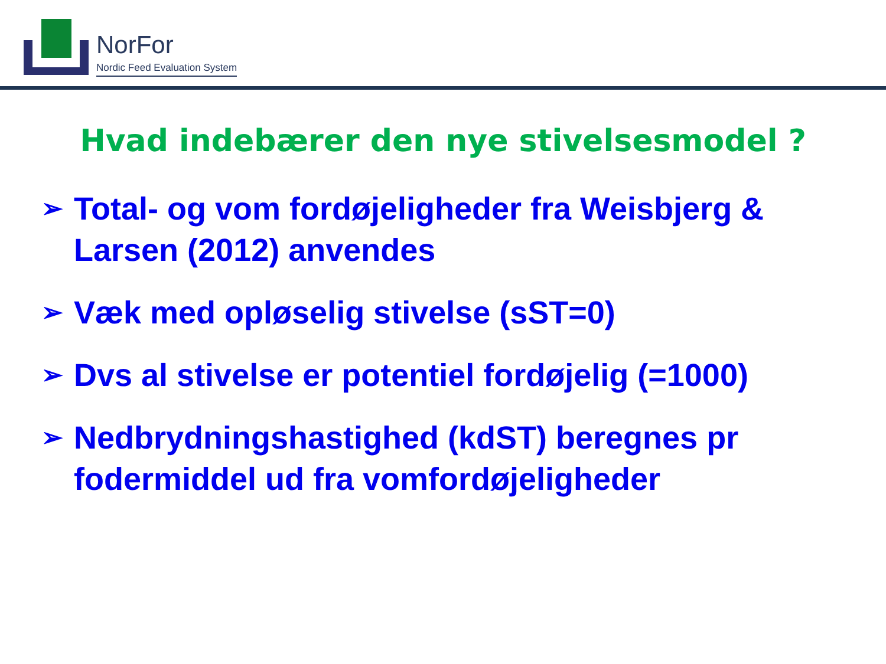NorFor
Nordic Feed Evaluation System
Hvad indebærer den nye stivelsesmodel ?
➢ Total- og vom fordøjeligheder fra Weisbjerg & Larsen (2012) anvendes
➢ Væk med opløselig stivelse (sST=0)
➢ Dvs al stivelse er potentiel fordøjelig (=1000)
➢ Nedbrydningshastighed (kdST) beregnes pr fodermiddel ud fra vomfordøjeligheder